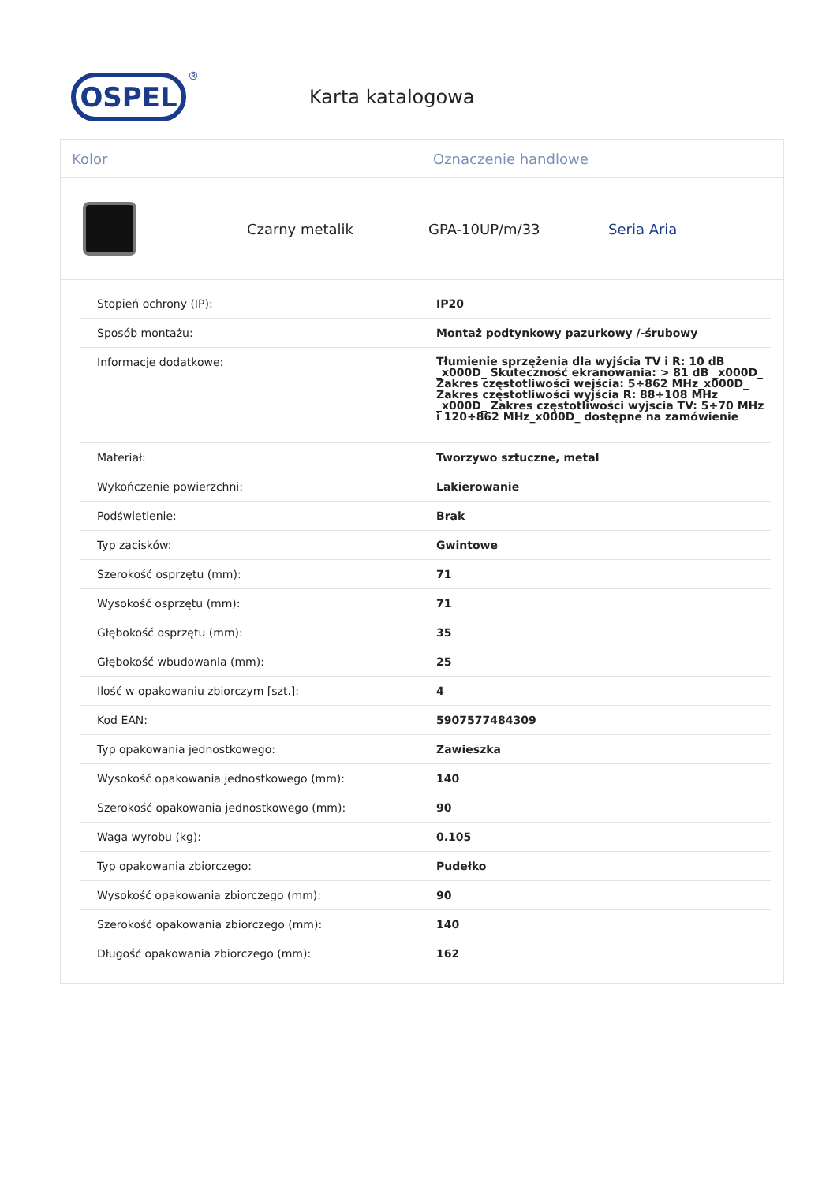OSPEL
®
Karta katalogowa
Kolor Oznaczenie handlowe
Czarny metalik GPA-10UP/m/33 Seria Aria
| Stopień ochrony (IP): | IP20 |
| Sposób montażu: | Montaż podtynkowy pazurkowy /-śrubowy |
| Informacje dodatkowe: | Tłumienie sprzężenia dla wyjścia TV i R: 10 dB _x000D_ Skuteczność ekranowania: > 81 dB _x000D_ Zakres częstotliwości wejścia: 5÷862 MHz_x000D_ Zakres częstotliwości wyjścia R: 88÷108 MHz _x000D_ Zakres częstotliwości wyjscia TV: 5÷70 MHz i 120÷862 MHz_x000D_ dostępne na zamówienie |
| Materiał: | Tworzywo sztuczne, metal |
| Wykończenie powierzchni: | Lakierowanie |
| Podświetlenie: | Brak |
| Typ zacisków: | Gwintowe |
| Szerokość osprzętu (mm): | 71 |
| Wysokość osprzętu (mm): | 71 |
| Głębokość osprzętu (mm): | 35 |
| Głębokość wbudowania (mm): | 25 |
| Ilość w opakowaniu zbiorczym [szt.]: | 4 |
| Kod EAN: | 5907577484309 |
| Typ opakowania jednostkowego: | Zawieszka |
| Wysokość opakowania jednostkowego (mm): | 140 |
| Szerokość opakowania jednostkowego (mm): | 90 |
| Waga wyrobu (kg): | 0.105 |
| Typ opakowania zbiorczego: | Pudełko |
| Wysokość opakowania zbiorczego (mm): | 90 |
| Szerokość opakowania zbiorczego (mm): | 140 |
| Długość opakowania zbiorczego (mm): | 162 |